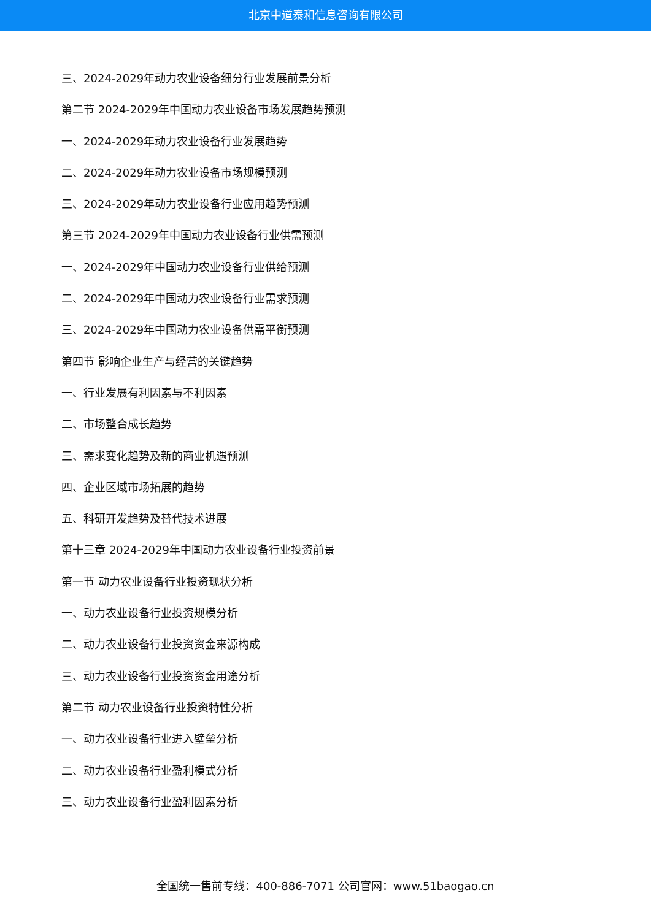北京中道泰和信息咨询有限公司
三、2024-2029年动力农业设备细分行业发展前景分析
第二节 2024-2029年中国动力农业设备市场发展趋势预测
一、2024-2029年动力农业设备行业发展趋势
二、2024-2029年动力农业设备市场规模预测
三、2024-2029年动力农业设备行业应用趋势预测
第三节 2024-2029年中国动力农业设备行业供需预测
一、2024-2029年中国动力农业设备行业供给预测
二、2024-2029年中国动力农业设备行业需求预测
三、2024-2029年中国动力农业设备供需平衡预测
第四节 影响企业生产与经营的关键趋势
一、行业发展有利因素与不利因素
二、市场整合成长趋势
三、需求变化趋势及新的商业机遇预测
四、企业区域市场拓展的趋势
五、科研开发趋势及替代技术进展
第十三章 2024-2029年中国动力农业设备行业投资前景
第一节 动力农业设备行业投资现状分析
一、动力农业设备行业投资规模分析
二、动力农业设备行业投资资金来源构成
三、动力农业设备行业投资资金用途分析
第二节 动力农业设备行业投资特性分析
一、动力农业设备行业进入壁垒分析
二、动力农业设备行业盈利模式分析
三、动力农业设备行业盈利因素分析
全国统一售前专线：400-886-7071 公司官网：www.51baogao.cn